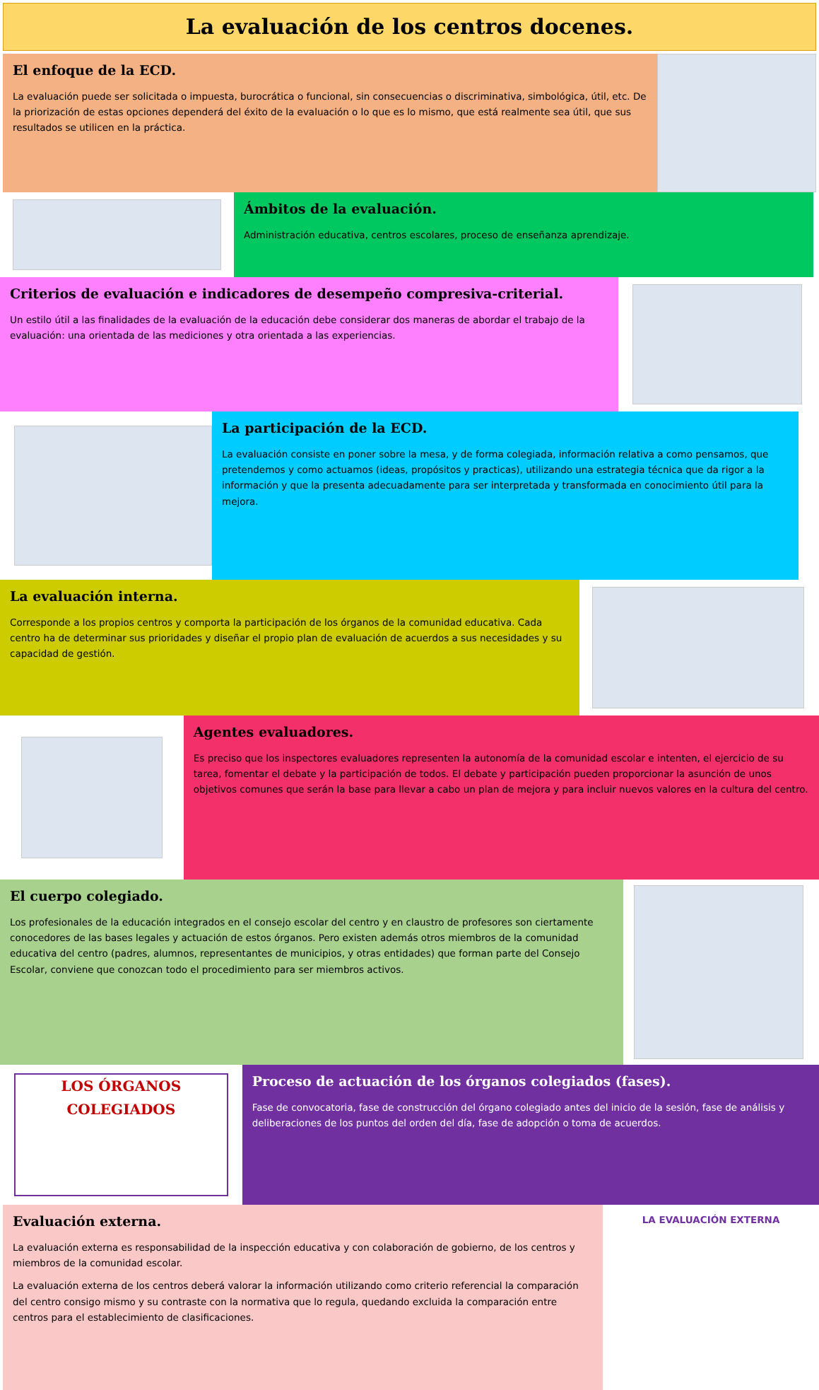La evaluación de los centros docenes.
El enfoque de la ECD.
La evaluación puede ser solicitada o impuesta, burocrática o funcional, sin consecuencias o discriminativa, simbológica, útil, etc. De la priorización de estas opciones dependerá del éxito de la evaluación o lo que es lo mismo, que está realmente sea útil, que sus resultados se utilicen en la práctica.
Ámbitos de la evaluación.
Administración educativa, centros escolares, proceso de enseñanza aprendizaje.
Criterios de evaluación e indicadores de desempeño compresiva-criterial.
Un estilo útil a las finalidades de la evaluación de la educación debe considerar dos maneras de abordar el trabajo de la evaluación: una orientada de las mediciones y otra orientada a las experiencias.
La participación de la ECD.
La evaluación consiste en poner sobre la mesa, y de forma colegiada, información relativa a como pensamos, que pretendemos y como actuamos (ideas, propósitos y practicas), utilizando una estrategia técnica que da rigor a la información y que la presenta adecuadamente para ser interpretada y transformada en conocimiento útil para la mejora.
La evaluación interna.
Corresponde a los propios centros y comporta la participación de los órganos de la comunidad educativa. Cada centro ha de determinar sus prioridades y diseñar el propio plan de evaluación de acuerdos a sus necesidades y su capacidad de gestión.
Agentes evaluadores.
Es preciso que los inspectores evaluadores representen la autonomía de la comunidad escolar e intenten, el ejercicio de su tarea, fomentar el debate y la participación de todos. El debate y participación pueden proporcionar la asunción de unos objetivos comunes que serán la base para llevar a cabo un plan de mejora y para incluir nuevos valores en la cultura del centro.
El cuerpo colegiado.
Los profesionales de la educación integrados en el consejo escolar del centro y en claustro de profesores son ciertamente conocedores de las bases legales y actuación de estos órganos. Pero existen además otros miembros de la comunidad educativa del centro (padres, alumnos, representantes de municipios, y otras entidades) que forman parte del Consejo Escolar, conviene que conozcan todo el procedimiento para ser miembros activos.
LOS ÓRGANOS COLEGIADOS
Proceso de actuación de los órganos colegiados (fases).
Fase de convocatoria, fase de construcción del órgano colegiado antes del inicio de la sesión, fase de análisis y deliberaciones de los puntos del orden del día, fase de adopción o toma de acuerdos.
Evaluación externa.
La evaluación externa es responsabilidad de la inspección educativa y con colaboración de gobierno, de los centros y miembros de la comunidad escolar.
La evaluación externa de los centros deberá valorar la información utilizando como criterio referencial la comparación del centro consigo mismo y su contraste con la normativa que lo regula, quedando excluida la comparación entre centros para el establecimiento de clasificaciones.
LA EVALUACIÓN EXTERNA